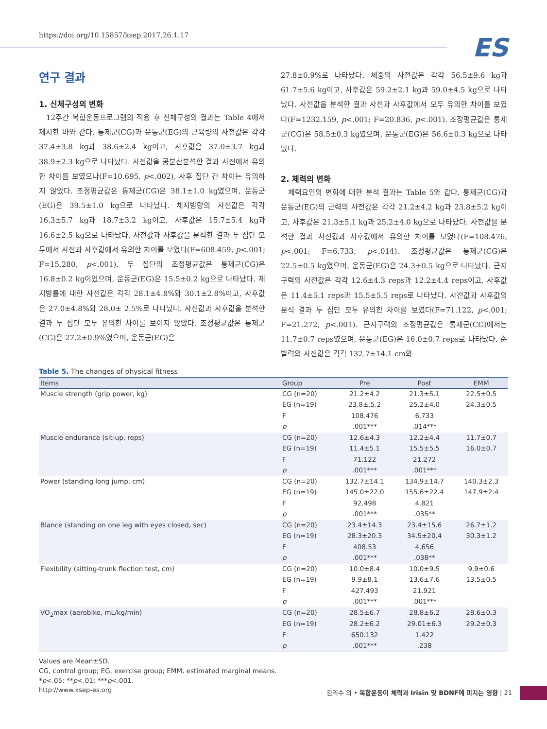https://doi.org/10.15857/ksep.2017.26.1.17
ES
연구 결과
1. 신체구성의 변화
12주간 복합운동프로그램의 적용 후 신체구성의 결과는 Table 4에서 제시한 바와 같다. 통제군(CG)과 운동군(EG)의 근육량의 사전값은 각각 37.4±3.8 kg과 38.6±2.4 kg이고, 사후값은 37.0±3.7 kg과 38.9±2.3 kg으로 나타났다. 사전값을 공분산분석한 결과 사전에서 유의한 차이를 보였으나(F=10.695, p<.002), 사후 집단 간 차이는 유의하지 않았다. 조정평균값은 통제군(CG)은 38.1±1.0 kg였으며, 운동군(EG)은 39.5±1.0 kg으로 나타났다. 체지방량의 사전값은 각각 16.3±5.7 kg과 18.7±3.2 kg이고, 사후값은 15.7±5.4 kg과 16.6±2.5 kg으로 나타났다. 사전값과 사후값을 분석한 결과 두 집단 모두에서 사전과 사후값에서 유의한 차이를 보였다(F=608.459, p<.001; F=15.280, p<.001). 두 집단의 조정평균값은 통제군(CG)은 16.8±0.2 kg이었으며, 운동군(EG)은 15.5±0.2 kg으로 나타났다. 체지방률에 대한 사전값은 각각 28.1±4.8%와 30.1±2.8%이고, 사후값은 27.0±4.8%와 28.0± 2.5%로 나타났다. 사전값과 사후값을 분석한 결과 두 집단 모두 유의한 차이를 보이지 않았다. 조정평균값은 통제군(CG)은 27.2±0.9%였으며, 운동군(EG)은
27.8±0.9%로 나타났다. 체중의 사전값은 각각 56.5±9.6 kg과 61.7±5.6 kg이고, 사후값은 59.2±2.1 kg과 59.0±4.5 kg으로 나타났다. 사전값을 분석한 결과 사전과 사후값에서 모두 유의한 차이를 보였다(F=1232.159, p<.001; F=20.836, p<.001). 조정평균값은 통제군(CG)은 58.5±0.3 kg였으며, 운동군(EG)은 56.6±0.3 kg으로 나타났다.
2. 체력의 변화
체력요인의 변화에 대한 분석 결과는 Table 5와 같다. 통제군(CG)과 운동군(EG)의 근력의 사전값은 각각 21.2±4.2 kg과 23.8±5.2 kg이고, 사후값은 21.3±5.1 kg과 25.2±4.0 kg으로 나타났다. 사전값을 분석한 결과 사전값과 사후값에서 유의한 차이를 보였다(F=108.476, p<.001; F=6.733, p<.014). 조정평균값은 통제군(CG)은 22.5±0.5 kg였으며, 운동군(EG)은 24.3±0.5 kg으로 나타났다. 근지구력의 사전값은 각각 12.6±4.3 reps과 12.2±4.4 reps이고, 사후값은 11.4±5.1 reps과 15.5±5.5 reps로 나타났다. 사전값과 사후값의 분석 결과 두 집단 모두 유의한 차이를 보였다(F=71.122, p<.001; F=21.272, p<.001). 근지구력의 조정평균값은 통제군(CG)에서는 11.7±0.7 reps였으며, 운동군(EG)은 16.0±0.7 reps로 나타났다. 순발력의 사전값은 각각 132.7±14.1 cm와
Table 5. The changes of physical fitness
| Items | Group | Pre | Post | EMM |
| --- | --- | --- | --- | --- |
| Muscle strength (grip power, kg) | CG (n=20) | 21.2±4.2 | 21.3±5.1 | 22.5±0.5 |
| | EG (n=19) | 23.8±.5.2 | 25.2±4.0 | 24.3±0.5 |
| | F | 108.476 | 6.733 | |
| | p | .001*** | .014*** | |
| Muscle endurance (sit-up, reps) | CG (n=20) | 12.6±4.3 | 12.2±4.4 | 11.7±0.7 |
| | EG (n=19) | 11.4±5.1 | 15.5±5.5 | 16.0±0.7 |
| | F | 71.122 | 21.272 | |
| | p | .001*** | .001*** | |
| Power (standing long jump, cm) | CG (n=20) | 132.7±14.1 | 134.9±14.7 | 140.3±2.3 |
| | EG (n=19) | 145.0±22.0 | 155.6±22.4 | 147.9±2.4 |
| | F | 92.498 | 4.821 | |
| | p | .001*** | .035** | |
| Blance (standing on one leg with eyes closed, sec) | CG (n=20) | 23.4±14.3 | 23.4±15.6 | 26.7±1.2 |
| | EG (n=19) | 28.3±20.3 | 34.5±20.4 | 30.3±1.2 |
| | F | 408.53 | 4.656 | |
| | p | .001*** | .038** | |
| Flexibility (sitting-trunk flection test, cm) | CG (n=20) | 10.0±8.4 | 10.0±9.5 | 9.9±0.6 |
| | EG (n=19) | 9.9±8.1 | 13.6±7.6 | 13.5±0.5 |
| | F | 427.493 | 21.921 | |
| | p | .001*** | .001*** | |
| VO<sub>2</sub>max (aerobike, mL/kg/min) | CG (n=20) | 28.5±6.7 | 28.8±6.2 | 28.6±0.3 |
| | EG (n=19) | 28.2±6.2 | 29.01±6.3 | 29.2±0.3 |
| | F | 650.132 | 1.422 | |
| | p | .001*** | .238 | |
Values are Mean±SD.
CG, control group; EG, exercise group; EMM, estimated marginal means.
*p<.05; **p<.01; ***p<.001.
http://www.ksep-es.org 김익수 외 • 복합운동이 체력과 Irisin 및 BDNF에 미치는 영향 | 21